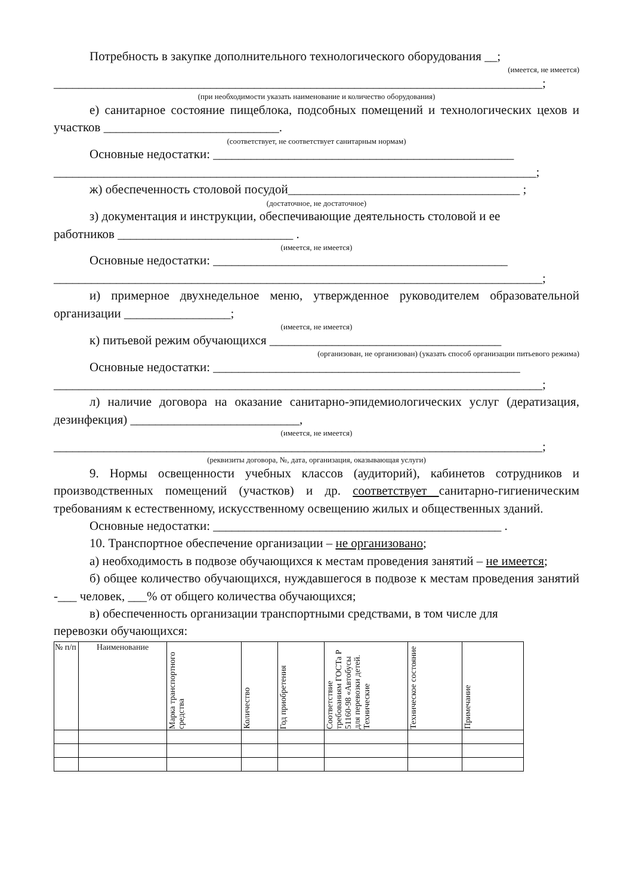Потребность в закупке дополнительного технологического оборудования __;
(имеется, не имеется)
______________________________________________________________________________;
(при необходимости указать наименование и количество оборудования)
е) санитарное состояние пищеблока, подсобных помещений и технологических цехов и участков ____________________________.
(соответствует, не соответствует санитарным нормам)
Основные недостатки: ________________________________________________
_____________________________________________________________________________;
ж) обеспеченность столовой посудой_____________________________________ ;
(достаточное, не достаточное)
з) документация и инструкции, обеспечивающие деятельность столовой и ее
работников ____________________________ .
(имеется, не имеется)
Основные недостатки: _______________________________________________
______________________________________________________________________________;
и) примерное двухнедельное меню, утвержденное руководителем образовательной организации _________________;
(имеется, не имеется)
к) питьевой режим обучающихся _____________________________________
(организован, не организован) (указать способ организации питьевого режима)
Основные недостатки: _________________________________________________
______________________________________________________________________________;
л) наличие договора на оказание санитарно-эпидемиологических услуг (дератизация, дезинфекция) ___________________________,
(имеется, не имеется)
______________________________________________________________________________;
(реквизиты договора, №, дата, организация, оказывающая услуги)
9. Нормы освещенности учебных классов (аудиторий), кабинетов сотрудников и производственных помещений (участков) и др. соответствует санитарно-гигиеническим требованиям к естественному, искусственному освещению жилых и общественных зданий.
Основные недостатки: ______________________________________________ .
10. Транспортное обеспечение организации – не организовано;
а) необходимость в подвозе обучающихся к местам проведения занятий – не имеется;
б) общее количество обучающихся, нуждавшегося в подвозе к местам проведения занятий -___ человек, ___% от общего количества обучающихся;
в) обеспеченность организации транспортными средствами, в том числе для
перевозки обучающихся:
| № п/п | Наименование | Марка транспортного средства | Количество | Год приобретения | Соответствие требованиям ГОСТа Р 51160-98 «Автобусы для перевозки детей. Технические | Техническое состояние | Примечание |
| --- | --- | --- | --- | --- | --- | --- | --- |